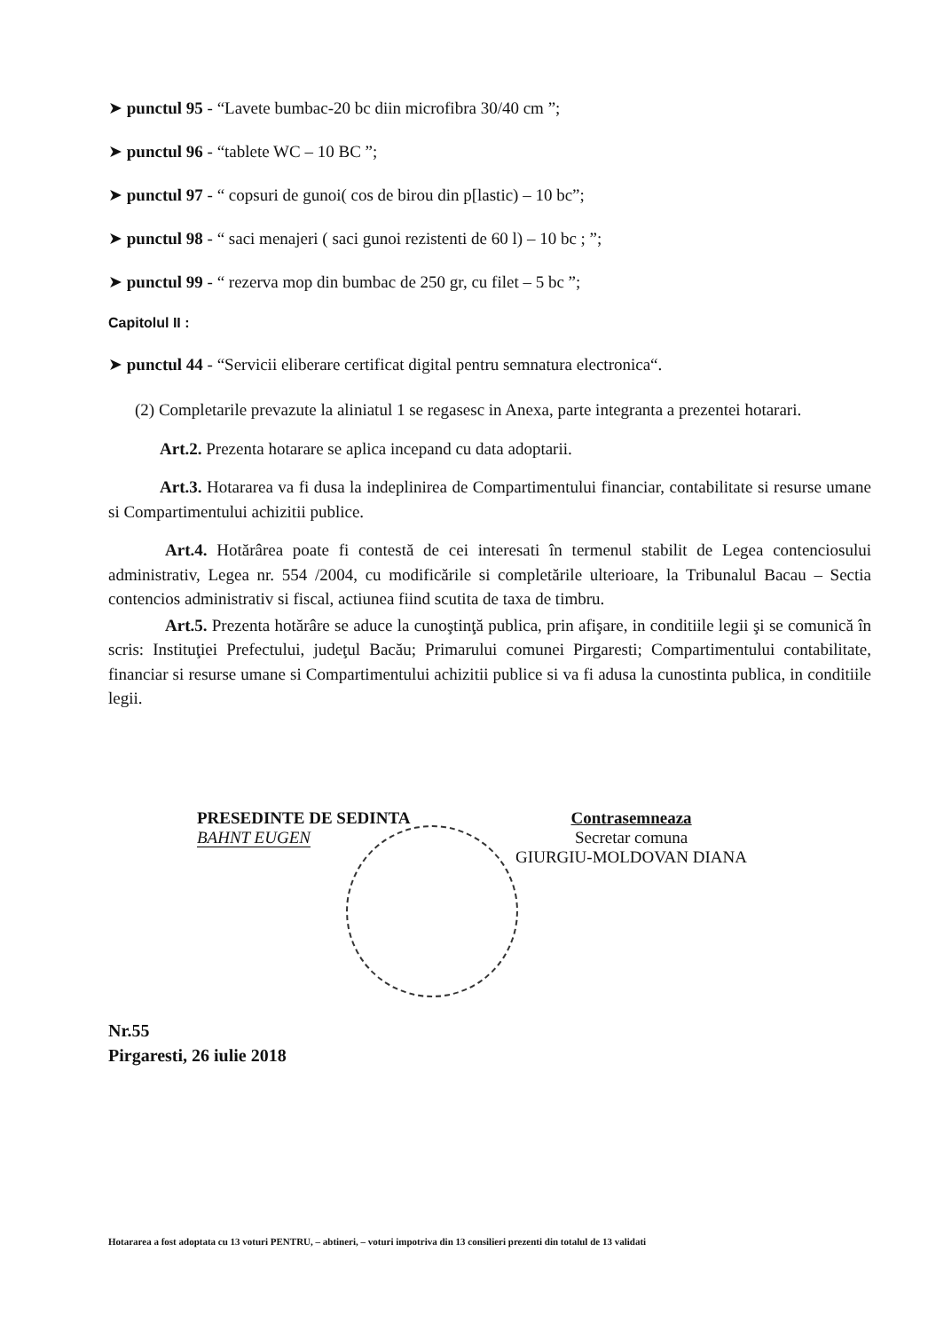➤ punctul 95 - “Lavete bumbac-20 bc diin microfibra 30/40 cm ”;
➤ punctul 96 - “tablete WC – 10 BC ”;
➤ punctul 97 - “ copsuri de gunoi( cos de birou din p[lastic) – 10 bc”;
➤ punctul 98 - “ saci menajeri ( saci gunoi rezistenti de 60 l) – 10 bc ; ”;
➤ punctul 99 - “ rezerva mop din bumbac de 250 gr, cu filet – 5 bc ”;
Capitolul II :
➤ punctul 44 - “Servicii eliberare certificat digital pentru semnatura electronica“.
(2) Completarile prevazute la aliniatul 1 se regasesc in Anexa, parte integranta a prezentei hotarari.
Art.2. Prezenta hotarare se aplica incepand cu data adoptarii.
Art.3. Hotararea va fi dusa la indeplinirea de Compartimentului financiar, contabilitate si resurse umane si Compartimentului achizitii publice.
Art.4. Hotărârea poate fi contestă de cei interesati în termenul stabilit de Legea contenciosului administrativ, Legea nr. 554 /2004, cu modificările si completările ulterioare, la Tribunalul Bacau – Sectia contencios administrativ si fiscal, actiunea fiind scutita de taxa de timbru.
Art.5. Prezenta hotărâre se aduce la cunoştinţă publica, prin afişare, in conditiile legii şi se comunică în scris: Instituţiei Prefectului, judeţul Bacău; Primarului comunei Pirgaresti; Compartimentului contabilitate, financiar si resurse umane si Compartimentului achizitii publice si va fi adusa la cunostinta publica, in conditiile legii.
PRESEDINTE DE SEDINTA
BAHNT EUGEN
Contrasemneaza
Secretar comuna
GIURGIU-MOLDOVAN DIANA
Nr.55
Pirgaresti, 26 iulie 2018
Hotararea a fost adoptata cu 13 voturi PENTRU, – abtineri, – voturi impotriva din 13 consilieri prezenti din totalul de 13 validati